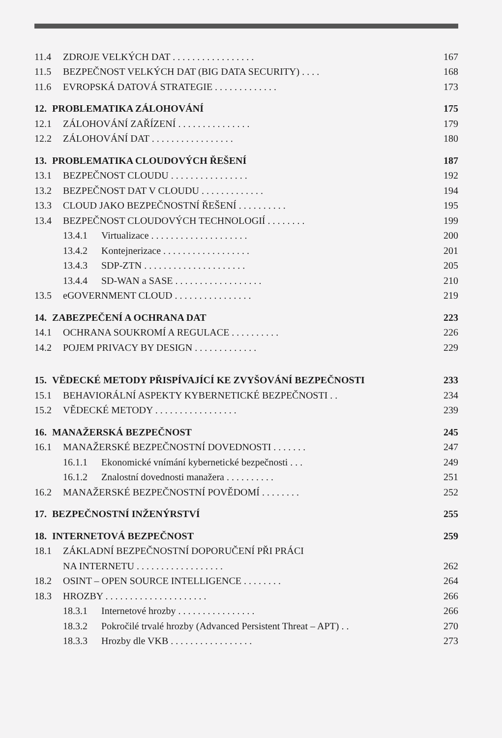11.4 ZDROJE VELKÝCH DAT . . . . . . . . . . . . . . . . . 167
11.5 BEZPEČNOST VELKÝCH DAT (BIG DATA SECURITY) . . . . 168
11.6 EVROPSKÁ DATOVÁ STRATEGIE . . . . . . . . . . . . . 173
12. PROBLEMATIKA ZÁLOHOVÁNÍ 175
12.1 ZÁLOHOVÁNÍ ZAŘÍZENÍ . . . . . . . . . . . . . . . 179
12.2 ZÁLOHOVÁNÍ DAT . . . . . . . . . . . . . . . . . 180
13. PROBLEMATIKA CLOUDOVÝCH ŘEŠENÍ 187
13.1 BEZPEČNOST CLOUDU . . . . . . . . . . . . . . . . 192
13.2 BEZPEČNOST DAT V CLOUDU . . . . . . . . . . . . . 194
13.3 CLOUD JAKO BEZPEČNOSTNÍ ŘEŠENÍ . . . . . . . . . . 195
13.4 BEZPEČNOST CLOUDOVÝCH TECHNOLOGIÍ . . . . . . . . 199
13.4.1 Virtualizace . . . . . . . . . . . . . . . . . . . . 200
13.4.2 Kontejnerizace . . . . . . . . . . . . . . . . . . 201
13.4.3 SDP-ZTN . . . . . . . . . . . . . . . . . . . . . 205
13.4.4 SD-WAN a SASE . . . . . . . . . . . . . . . . . . 210
13.5 eGOVERNMENT CLOUD . . . . . . . . . . . . . . . . 219
14. ZABEZPEČENÍ A OCHRANA DAT 223
14.1 OCHRANA SOUKROMÍ A REGULACE . . . . . . . . . . 226
14.2 POJEM PRIVACY BY DESIGN . . . . . . . . . . . . . 229
15. VĚDECKÉ METODY PŘISPÍVAJÍCÍ KE ZVYŠOVÁNÍ BEZPEČNOSTI 233
15.1 BEHAVIORÁLNÍ ASPEKTY KYBERNETICKÉ BEZPEČNOSTI . . 234
15.2 VĚDECKÉ METODY . . . . . . . . . . . . . . . . . 239
16. MANAŽERSKÁ BEZPEČNOST 245
16.1 MANAŽERSKÉ BEZPEČNOSTNÍ DOVEDNOSTI . . . . . . . 247
16.1.1 Ekonomické vnímání kybernetické bezpečnosti . . . 249
16.1.2 Znalostní dovednosti manažera . . . . . . . . . . 251
16.2 MANAŽERSKÉ BEZPEČNOSTNÍ POVĚDOMÍ . . . . . . . . 252
17. BEZPEČNOSTNÍ INŽENÝRSTVÍ 255
18. INTERNETOVÁ BEZPEČNOST 259
18.1 ZÁKLADNÍ BEZPEČNOSTNÍ DOPORUČENÍ PŘI PRÁCI
NA INTERNETU . . . . . . . . . . . . . . . . . . 262
18.2 OSINT – OPEN SOURCE INTELLIGENCE . . . . . . . . 264
18.3 HROZBY . . . . . . . . . . . . . . . . . . . . . 266
18.3.1 Internetové hrozby . . . . . . . . . . . . . . . . 266
18.3.2 Pokročilé trvalé hrozby (Advanced Persistent Threat – APT) . . 270
18.3.3 Hrozby dle VKB . . . . . . . . . . . . . . . . . 273